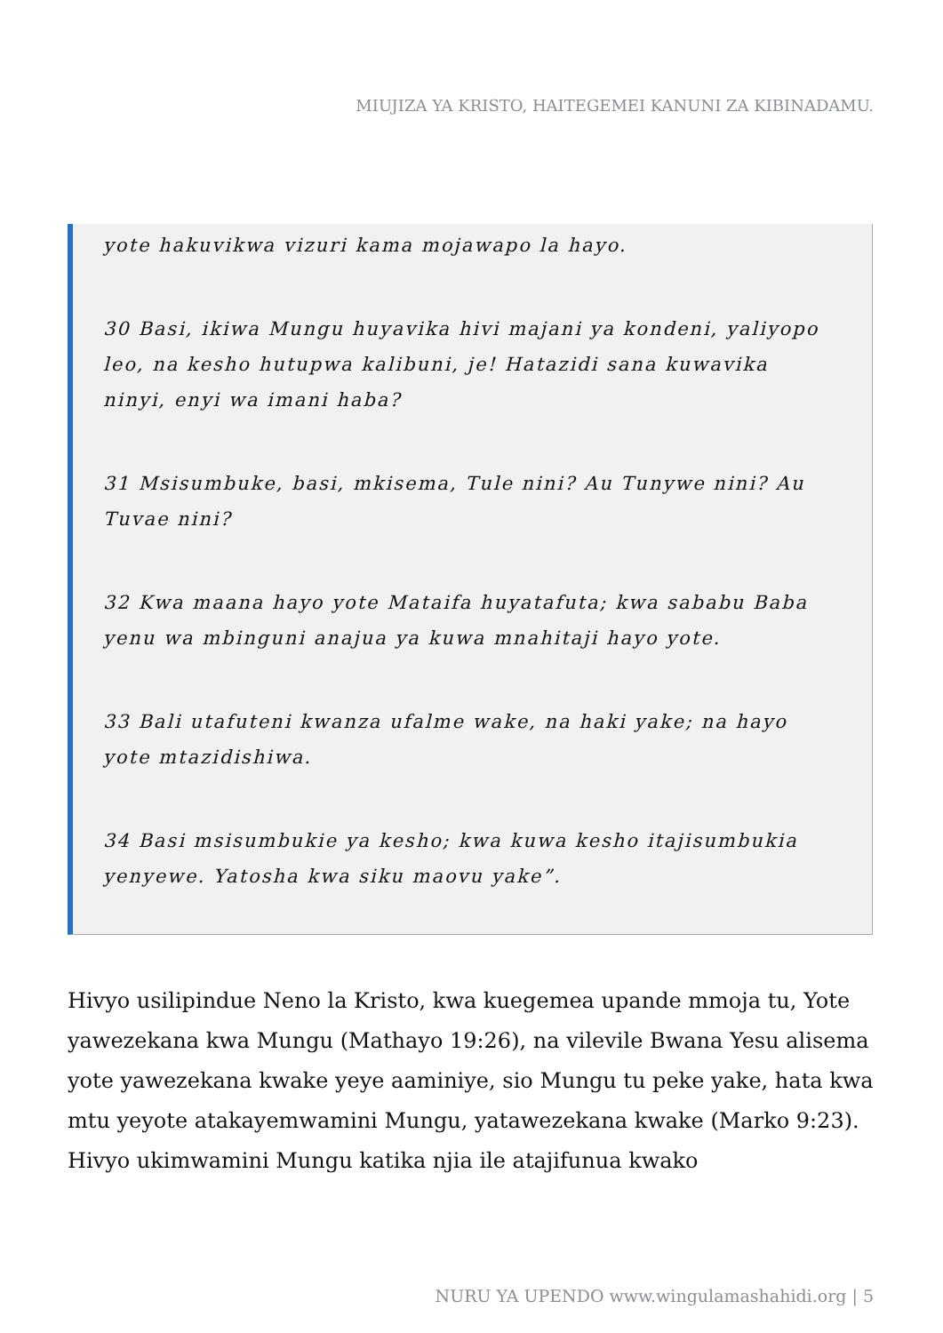MIUJIZA YA KRISTO, HAITEGEMEI KANUNI ZA KIBINADAMU.
yote hakuvikwa vizuri kama mojawapo la hayo.
30 Basi, ikiwa Mungu huyavika hivi majani ya kondeni, yaliyopo leo, na kesho hutupwa kalibuni, je! Hatazidi sana kuwavika ninyi, enyi wa imani haba?
31 Msisumbuke, basi, mkisema, Tule nini? Au Tunywe nini? Au Tuvae nini?
32 Kwa maana hayo yote Mataifa huyatafuta; kwa sababu Baba yenu wa mbinguni anajua ya kuwa mnahitaji hayo yote.
33 Bali utafuteni kwanza ufalme wake, na haki yake; na hayo yote mtazidishiwa.
34 Basi msisumbukie ya kesho; kwa kuwa kesho itajisumbukia yenyewe. Yatosha kwa siku maovu yake”.
Hivyo usilipindue Neno la Kristo, kwa kuegemea upande mmoja tu, Yote yawezekana kwa Mungu (Mathayo 19:26), na vilevile Bwana Yesu alisema yote yawezekana kwake yeye aaminiye, sio Mungu tu peke yake, hata kwa mtu yeyote atakayemwamini Mungu, yatawezekana kwake (Marko 9:23). Hivyo ukimwamini Mungu katika njia ile atajifunua kwako
NURU YA UPENDO www.wingulamashahidi.org | 5